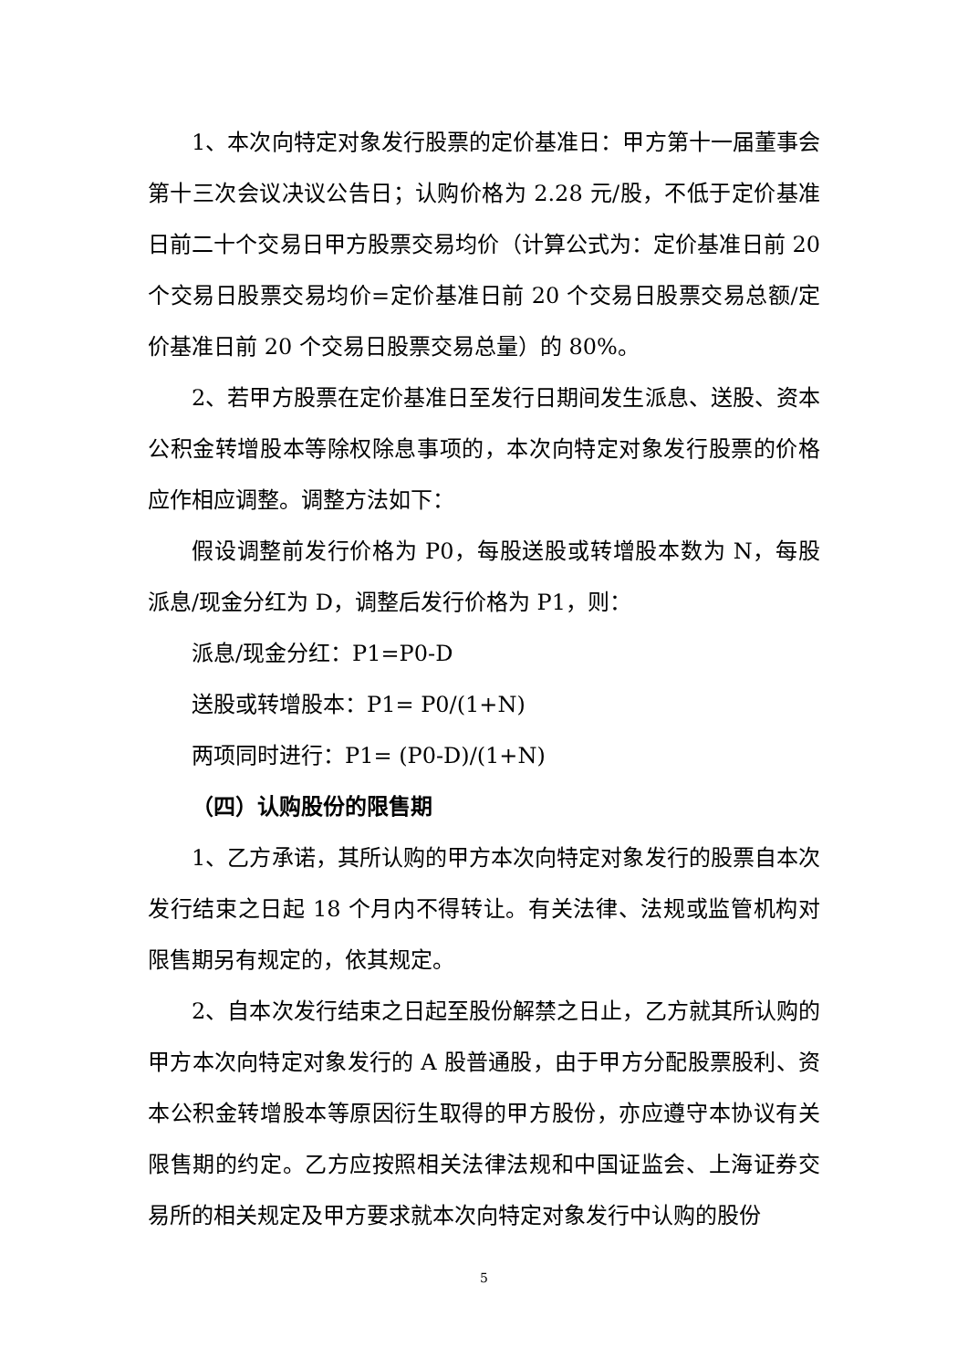1、本次向特定对象发行股票的定价基准日：甲方第十一届董事会第十三次会议决议公告日；认购价格为 2.28 元/股，不低于定价基准日前二十个交易日甲方股票交易均价（计算公式为：定价基准日前 20 个交易日股票交易均价=定价基准日前 20 个交易日股票交易总额/定价基准日前 20 个交易日股票交易总量）的 80%。
2、若甲方股票在定价基准日至发行日期间发生派息、送股、资本公积金转增股本等除权除息事项的，本次向特定对象发行股票的价格应作相应调整。调整方法如下：
假设调整前发行价格为 P0，每股送股或转增股本数为 N，每股派息/现金分红为 D，调整后发行价格为 P1，则：
派息/现金分红：P1=P0-D
送股或转增股本：P1= P0/(1+N)
两项同时进行：P1= (P0-D)/(1+N)
（四）认购股份的限售期
1、乙方承诺，其所认购的甲方本次向特定对象发行的股票自本次发行结束之日起 18 个月内不得转让。有关法律、法规或监管机构对限售期另有规定的，依其规定。
2、自本次发行结束之日起至股份解禁之日止，乙方就其所认购的甲方本次向特定对象发行的 A 股普通股，由于甲方分配股票股利、资本公积金转增股本等原因衍生取得的甲方股份，亦应遵守本协议有关限售期的约定。乙方应按照相关法律法规和中国证监会、上海证券交易所的相关规定及甲方要求就本次向特定对象发行中认购的股份
5